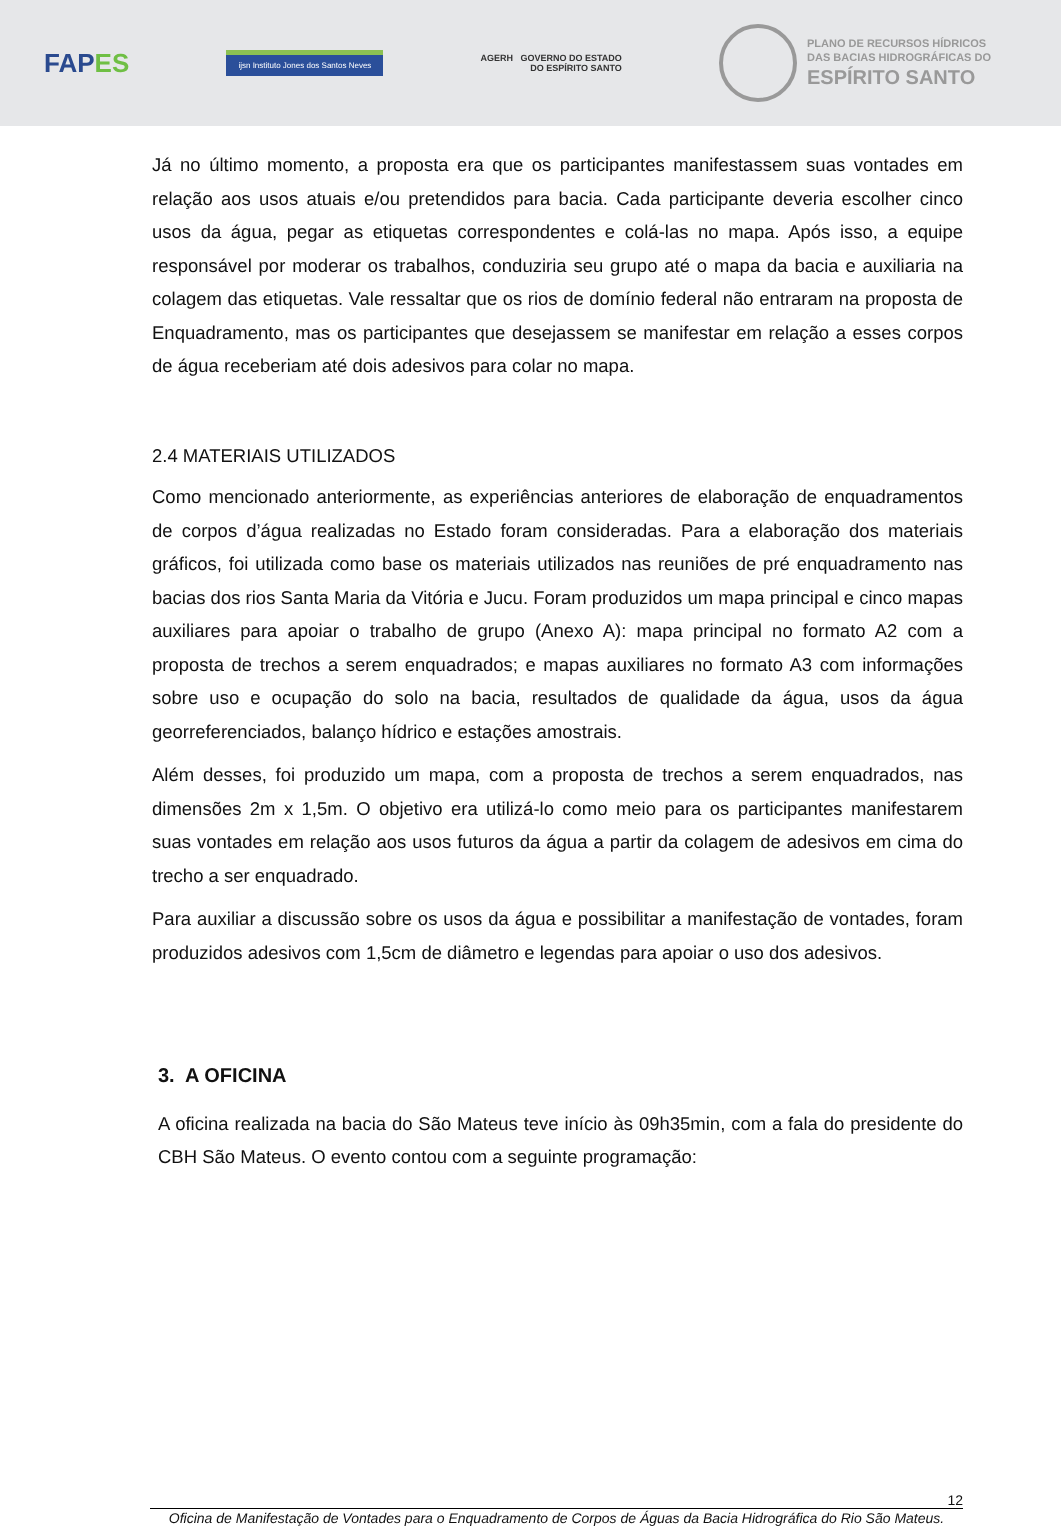FAPES
ijsn Instituto Jones dos Santos Neves
AGERH GOVERNO DO ESTADO
DO ESPÍRITO SANTO
PLANO DE RECURSOS HÍDRICOS
DAS BACIAS HIDROGRÁFICAS DO ESPÍRITO SANTO
Já no último momento, a proposta era que os participantes manifestassem suas vontades em relação aos usos atuais e/ou pretendidos para bacia. Cada participante deveria escolher cinco usos da água, pegar as etiquetas correspondentes e colá-las no mapa. Após isso, a equipe responsável por moderar os trabalhos, conduziria seu grupo até o mapa da bacia e auxiliaria na colagem das etiquetas. Vale ressaltar que os rios de domínio federal não entraram na proposta de Enquadramento, mas os participantes que desejassem se manifestar em relação a esses corpos de água receberiam até dois adesivos para colar no mapa.
2.4 MATERIAIS UTILIZADOS
Como mencionado anteriormente, as experiências anteriores de elaboração de enquadramentos de corpos d’água realizadas no Estado foram consideradas. Para a elaboração dos materiais gráficos, foi utilizada como base os materiais utilizados nas reuniões de pré enquadramento nas bacias dos rios Santa Maria da Vitória e Jucu. Foram produzidos um mapa principal e cinco mapas auxiliares para apoiar o trabalho de grupo (Anexo A): mapa principal no formato A2 com a proposta de trechos a serem enquadrados; e mapas auxiliares no formato A3 com informações sobre uso e ocupação do solo na bacia, resultados de qualidade da água, usos da água georreferenciados, balanço hídrico e estações amostrais.
Além desses, foi produzido um mapa, com a proposta de trechos a serem enquadrados, nas dimensões 2m x 1,5m. O objetivo era utilizá-lo como meio para os participantes manifestarem suas vontades em relação aos usos futuros da água a partir da colagem de adesivos em cima do trecho a ser enquadrado.
Para auxiliar a discussão sobre os usos da água e possibilitar a manifestação de vontades, foram produzidos adesivos com 1,5cm de diâmetro e legendas para apoiar o uso dos adesivos.
3. A OFICINA
A oficina realizada na bacia do São Mateus teve início às 09h35min, com a fala do presidente do CBH São Mateus. O evento contou com a seguinte programação:
12
Oficina de Manifestação de Vontades para o Enquadramento de Corpos de Águas da Bacia Hidrográfica do Rio São Mateus.